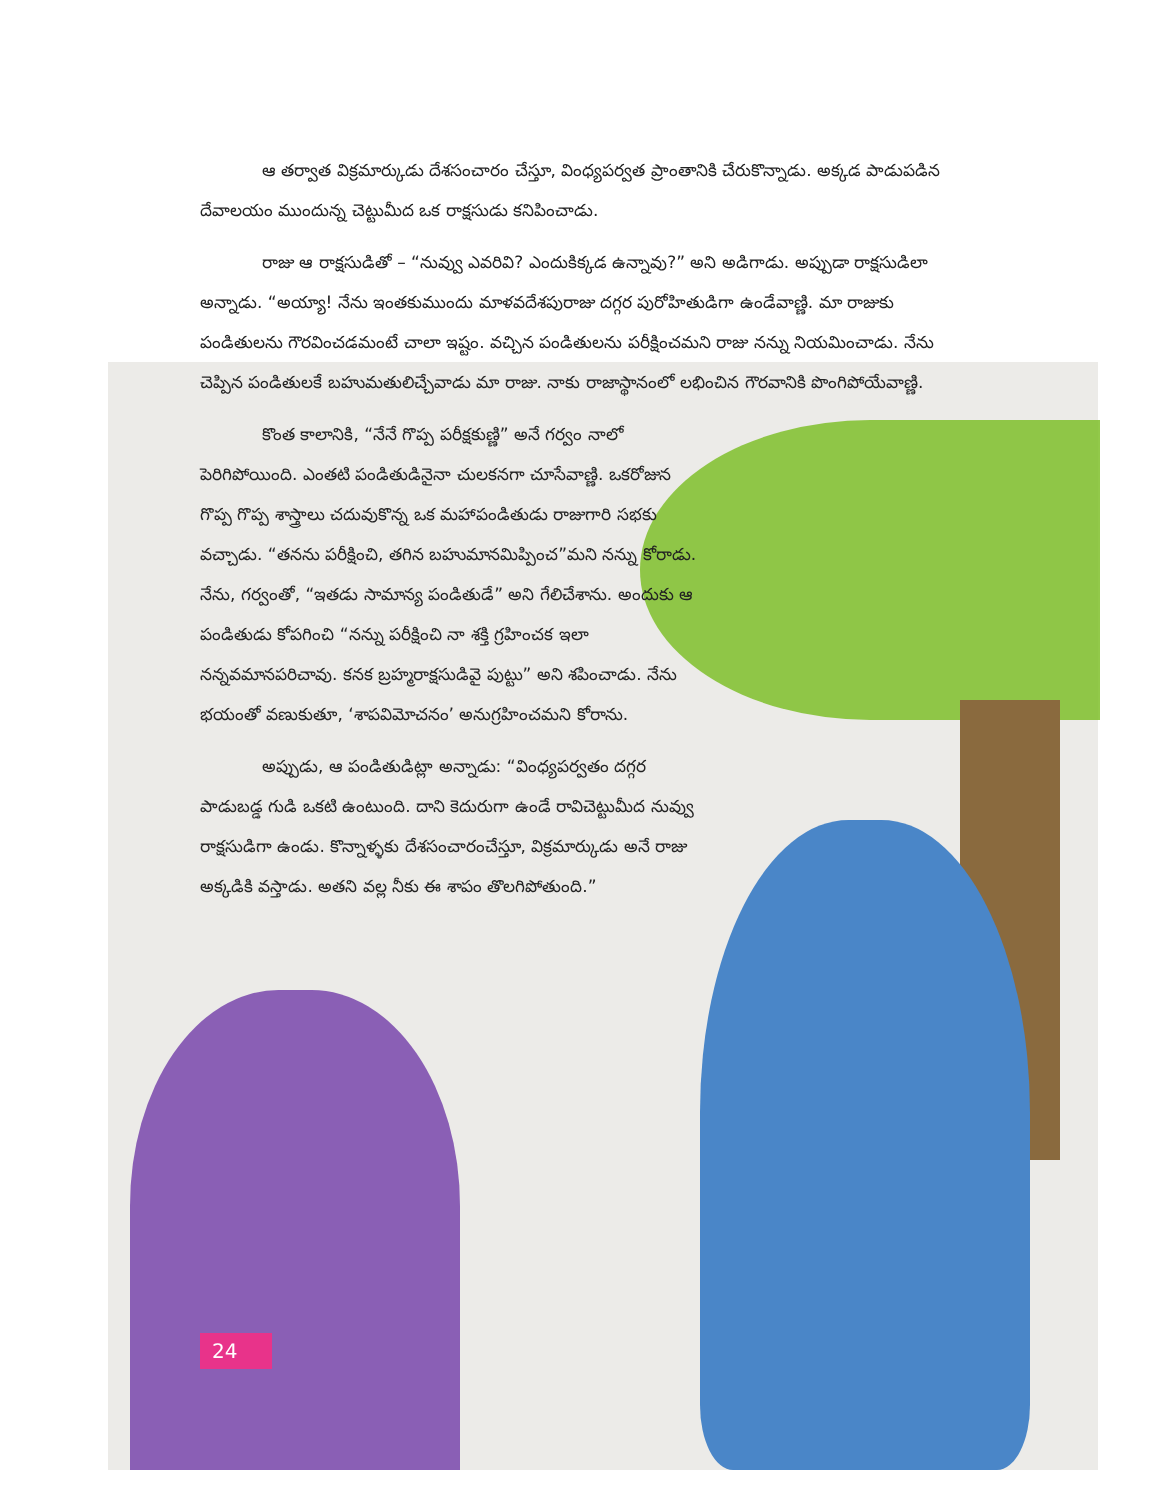ఆ తర్వాత విక్రమార్కుడు దేశసంచారం చేస్తూ, వింధ్యపర్వత ప్రాంతానికి చేరుకొన్నాడు. అక్కడ పాడుపడిన దేవాలయం ముందున్న చెట్టుమీద ఒక రాక్షసుడు కనిపించాడు.
రాజు ఆ రాక్షసుడితో – “నువ్వు ఎవరివి? ఎందుకిక్కడ ఉన్నావు?” అని అడిగాడు. అప్పుడా రాక్షసుడిలా అన్నాడు. “అయ్యా! నేను ఇంతకుముందు మాళవదేశపురాజు దగ్గర పురోహితుడిగా ఉండేవాణ్ణి. మా రాజుకు పండితులను గౌరవించడమంటే చాలా ఇష్టం. వచ్చిన పండితులను పరీక్షించమని రాజు నన్ను నియమించాడు. నేను చెప్పిన పండితులకే బహుమతులిచ్చేవాడు మా రాజు. నాకు రాజాస్థానంలో లభించిన గౌరవానికి పొంగిపోయేవాణ్ణి.
కొంత కాలానికి, “నేనే గొప్ప పరీక్షకుణ్ణి” అనే గర్వం నాలో పెరిగిపోయింది. ఎంతటి పండితుడినైనా చులకనగా చూసేవాణ్ణి. ఒకరోజున గొప్ప గొప్ప శాస్త్రాలు చదువుకొన్న ఒక మహాపండితుడు రాజుగారి సభకు వచ్చాడు. “తనను పరీక్షించి, తగిన బహుమానమిప్పించ”మని నన్ను కోరాడు. నేను, గర్వంతో, “ఇతడు సామాన్య పండితుడే” అని గేలిచేశాను. అందుకు ఆ పండితుడు కోపగించి “నన్ను పరీక్షించి నా శక్తి గ్రహించక ఇలా నన్నవమానపరిచావు. కనక బ్రహ్మరాక్షసుడివై పుట్టు” అని శపించాడు. నేను భయంతో వణుకుతూ, ‘శాపవిమోచనం’ అనుగ్రహించమని కోరాను.
అప్పుడు, ఆ పండితుడిట్లా అన్నాడు: “వింధ్యపర్వతం దగ్గర పాడుబడ్డ గుడి ఒకటి ఉంటుంది. దాని కెదురుగా ఉండే రావిచెట్టుమీద నువ్వు రాక్షసుడిగా ఉండు. కొన్నాళ్ళకు దేశసంచారంచేస్తూ, విక్రమార్కుడు అనే రాజు అక్కడికి వస్తాడు. అతని వల్ల నీకు ఈ శాపం తొలగిపోతుంది.”
24